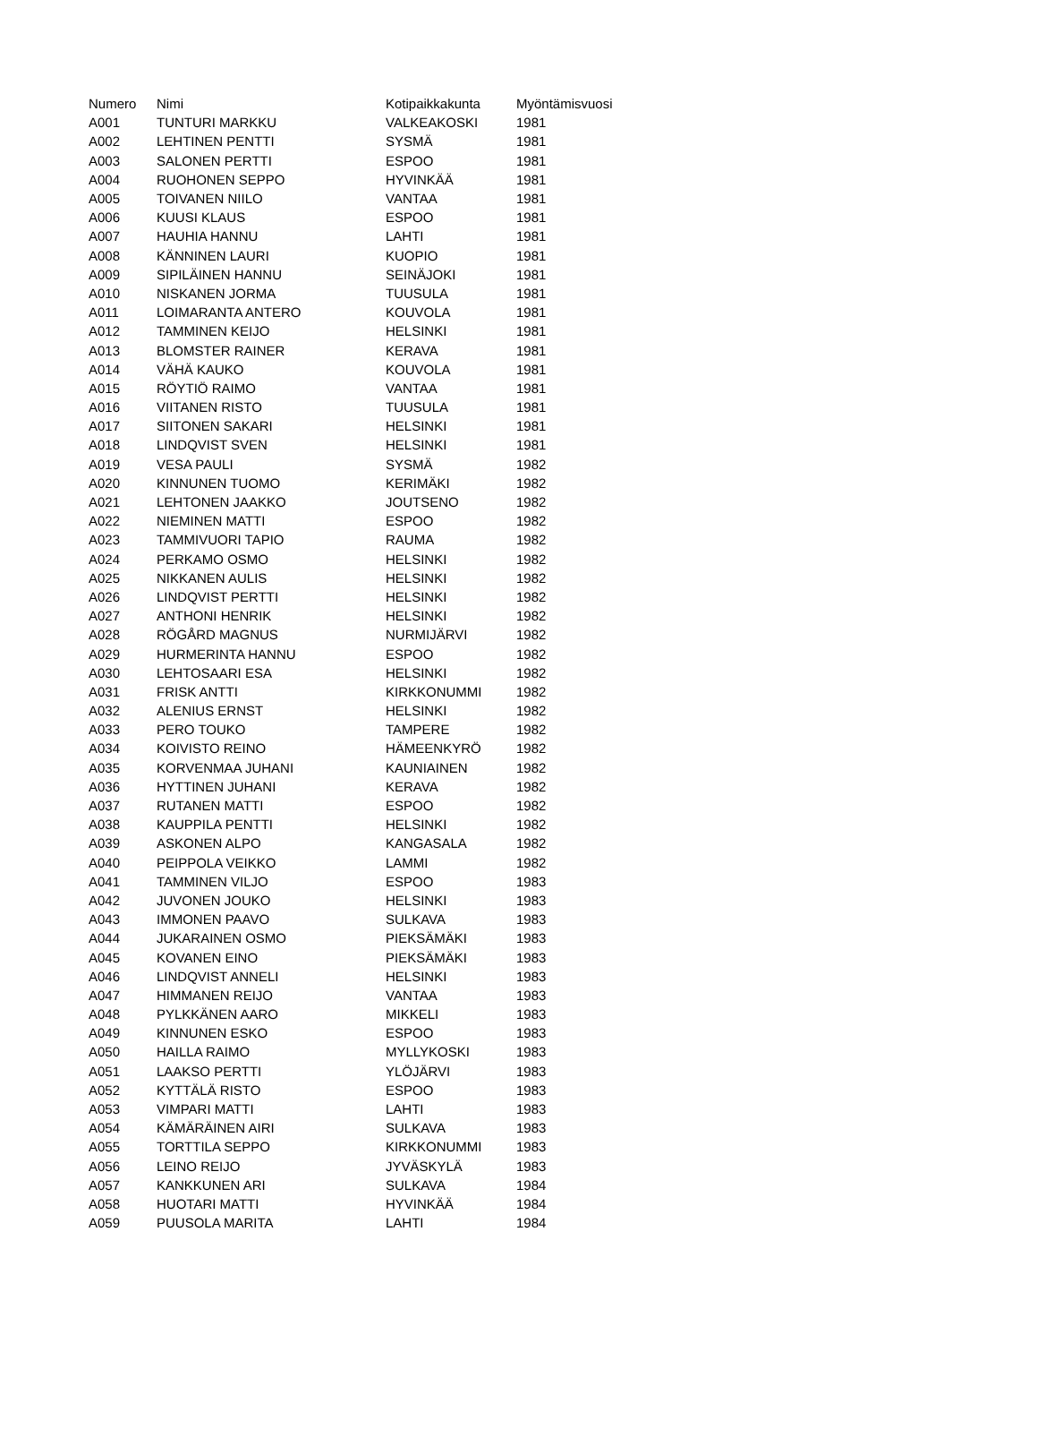| Numero | Nimi | Kotipaikkakunta | Myöntämisvuosi |
| --- | --- | --- | --- |
| A001 | TUNTURI MARKKU | VALKEAKOSKI | 1981 |
| A002 | LEHTINEN PENTTI | SYSMÄ | 1981 |
| A003 | SALONEN PERTTI | ESPOO | 1981 |
| A004 | RUOHONEN SEPPO | HYVINKÄÄ | 1981 |
| A005 | TOIVANEN NIILO | VANTAA | 1981 |
| A006 | KUUSI KLAUS | ESPOO | 1981 |
| A007 | HAUHIA HANNU | LAHTI | 1981 |
| A008 | KÄNNINEN LAURI | KUOPIO | 1981 |
| A009 | SIPILÄINEN HANNU | SEINÄJOKI | 1981 |
| A010 | NISKANEN JORMA | TUUSULA | 1981 |
| A011 | LOIMARANTA ANTERO | KOUVOLA | 1981 |
| A012 | TAMMINEN KEIJO | HELSINKI | 1981 |
| A013 | BLOMSTER RAINER | KERAVA | 1981 |
| A014 | VÄHÄ KAUKO | KOUVOLA | 1981 |
| A015 | RÖYTIÖ RAIMO | VANTAA | 1981 |
| A016 | VIITANEN RISTO | TUUSULA | 1981 |
| A017 | SIITONEN SAKARI | HELSINKI | 1981 |
| A018 | LINDQVIST SVEN | HELSINKI | 1981 |
| A019 | VESA PAULI | SYSMÄ | 1982 |
| A020 | KINNUNEN TUOMO | KERIMÄKI | 1982 |
| A021 | LEHTONEN JAAKKO | JOUTSENO | 1982 |
| A022 | NIEMINEN MATTI | ESPOO | 1982 |
| A023 | TAMMIVUORI TAPIO | RAUMA | 1982 |
| A024 | PERKAMO OSMO | HELSINKI | 1982 |
| A025 | NIKKANEN AULIS | HELSINKI | 1982 |
| A026 | LINDQVIST PERTTI | HELSINKI | 1982 |
| A027 | ANTHONI HENRIK | HELSINKI | 1982 |
| A028 | RÖGÅRD MAGNUS | NURMIJÄRVI | 1982 |
| A029 | HURMERINTA HANNU | ESPOO | 1982 |
| A030 | LEHTOSAARI ESA | HELSINKI | 1982 |
| A031 | FRISK ANTTI | KIRKKONUMMI | 1982 |
| A032 | ALENIUS ERNST | HELSINKI | 1982 |
| A033 | PERO TOUKO | TAMPERE | 1982 |
| A034 | KOIVISTO REINO | HÄMEENKYRÖ | 1982 |
| A035 | KORVENMAA JUHANI | KAUNIAINEN | 1982 |
| A036 | HYTTINEN JUHANI | KERAVA | 1982 |
| A037 | RUTANEN MATTI | ESPOO | 1982 |
| A038 | KAUPPILA PENTTI | HELSINKI | 1982 |
| A039 | ASKONEN ALPO | KANGASALA | 1982 |
| A040 | PEIPPOLA VEIKKO | LAMMI | 1982 |
| A041 | TAMMINEN VILJO | ESPOO | 1983 |
| A042 | JUVONEN JOUKO | HELSINKI | 1983 |
| A043 | IMMONEN PAAVO | SULKAVA | 1983 |
| A044 | JUKARAINEN OSMO | PIEKSÄMÄKI | 1983 |
| A045 | KOVANEN EINO | PIEKSÄMÄKI | 1983 |
| A046 | LINDQVIST ANNELI | HELSINKI | 1983 |
| A047 | HIMMANEN REIJO | VANTAA | 1983 |
| A048 | PYLKKÄNEN AARO | MIKKELI | 1983 |
| A049 | KINNUNEN ESKO | ESPOO | 1983 |
| A050 | HAILLA RAIMO | MYLLYKOSKI | 1983 |
| A051 | LAAKSO PERTTI | YLÖJÄRVI | 1983 |
| A052 | KYTTÄLÄ RISTO | ESPOO | 1983 |
| A053 | VIMPARI MATTI | LAHTI | 1983 |
| A054 | KÄMÄRÄINEN AIRI | SULKAVA | 1983 |
| A055 | TORTTILA SEPPO | KIRKKONUMMI | 1983 |
| A056 | LEINO REIJO | JYVÄSKYLÄ | 1983 |
| A057 | KANKKUNEN ARI | SULKAVA | 1984 |
| A058 | HUOTARI MATTI | HYVINKÄÄ | 1984 |
| A059 | PUUSOLA MARITA | LAHTI | 1984 |